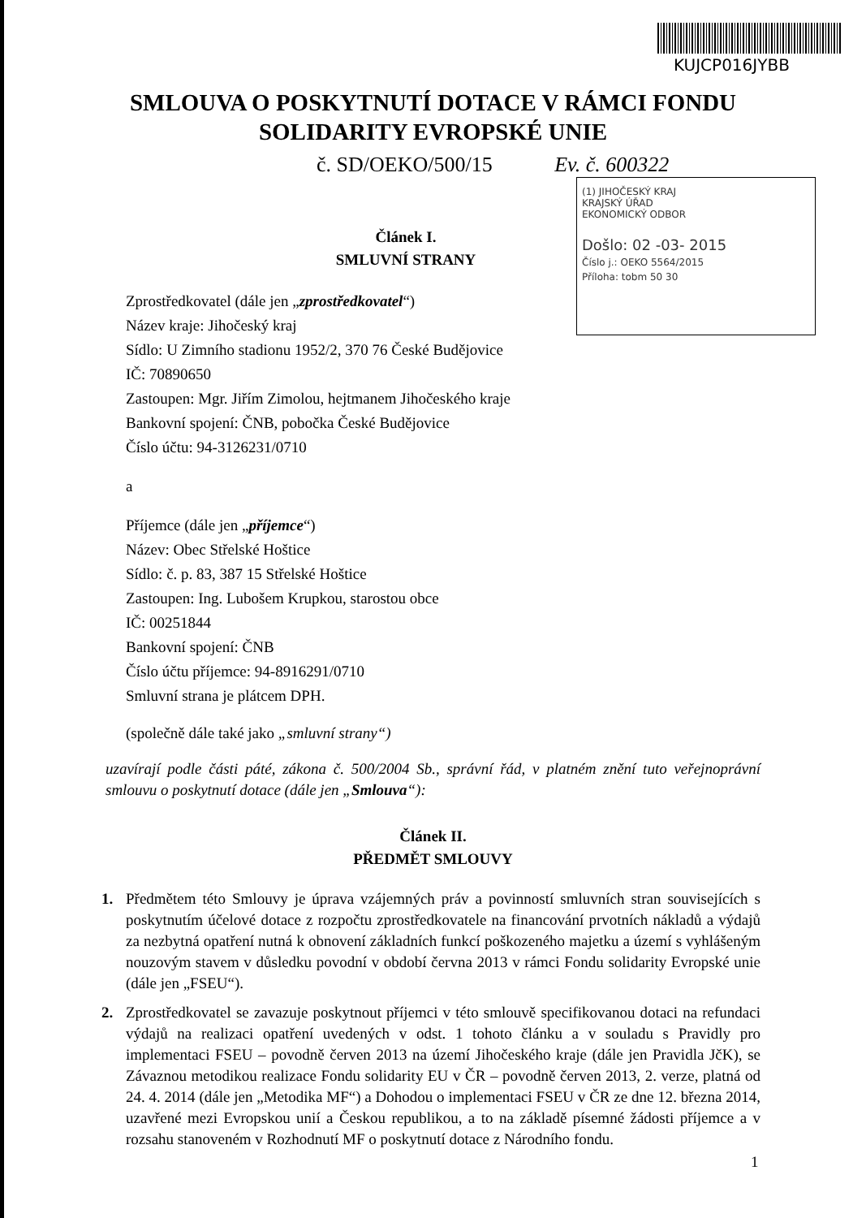KUJCP016JYBB
(1) JIHOČESKÝ KRAJ
KRAJSKÝ ÚŘAD
EKONOMICKÝ ODBOR
Došlo: 02 -03- 2015
Číslo j.: OEKO 5564/2015
Příloha: tobm 50 30
SMLOUVA O POSKYTNUTÍ DOTACE V RÁMCI FONDU
SOLIDARITY EVROPSKÉ UNIE
č. SD/OEKO/500/15 Ev. č. 600322
Článek I.
SMLUVNÍ STRANY
Zprostředkovatel (dále jen „zprostředkovatel“)
Název kraje: Jihočeský kraj
Sídlo: U Zimního stadionu 1952/2, 370 76 České Budějovice
IČ: 70890650
Zastoupen: Mgr. Jiřím Zimolou, hejtmanem Jihočeského kraje
Bankovní spojení: ČNB, pobočka České Budějovice
Číslo účtu: 94-3126231/0710
a
Příjemce (dále jen „příjemce“)
Název: Obec Střelské Hoštice
Sídlo: č. p. 83, 387 15 Střelské Hoštice
Zastoupen: Ing. Lubošem Krupkou, starostou obce
IČ: 00251844
Bankovní spojení: ČNB
Číslo účtu příjemce: 94-8916291/0710
Smluvní strana je plátcem DPH.
(společně dále také jako „smluvní strany“)
uzavírají podle části páté, zákona č. 500/2004 Sb., správní řád, v platném znění tuto veřejnoprávní smlouvu o poskytnutí dotace (dále jen „Smlouva“):
Článek II.
PŘEDMĚT SMLOUVY
1. Předmětem této Smlouvy je úprava vzájemných práv a povinností smluvních stran souvisejících s poskytnutím účelové dotace z rozpočtu zprostředkovatele na financování prvotních nákladů a výdajů za nezbytná opatření nutná k obnovení základních funkcí poškozeného majetku a území s vyhlášeným nouzovým stavem v důsledku povodní v období června 2013 v rámci Fondu solidarity Evropské unie (dále jen „FSEU“).
2. Zprostředkovatel se zavazuje poskytnout příjemci v této smlouvě specifikovanou dotaci na refundaci výdajů na realizaci opatření uvedených v odst. 1 tohoto článku a v souladu s Pravidly pro implementaci FSEU – povodně červen 2013 na území Jihočeského kraje (dále jen Pravidla JčK), se Závaznou metodikou realizace Fondu solidarity EU v ČR – povodně červen 2013, 2. verze, platná od 24. 4. 2014 (dále jen „Metodika MF“) a Dohodou o implementaci FSEU v ČR ze dne 12. března 2014, uzavřené mezi Evropskou unií a Českou republikou, a to na základě písemné žádosti příjemce a v rozsahu stanoveném v Rozhodnutí MF o poskytnutí dotace z Národního fondu.
1